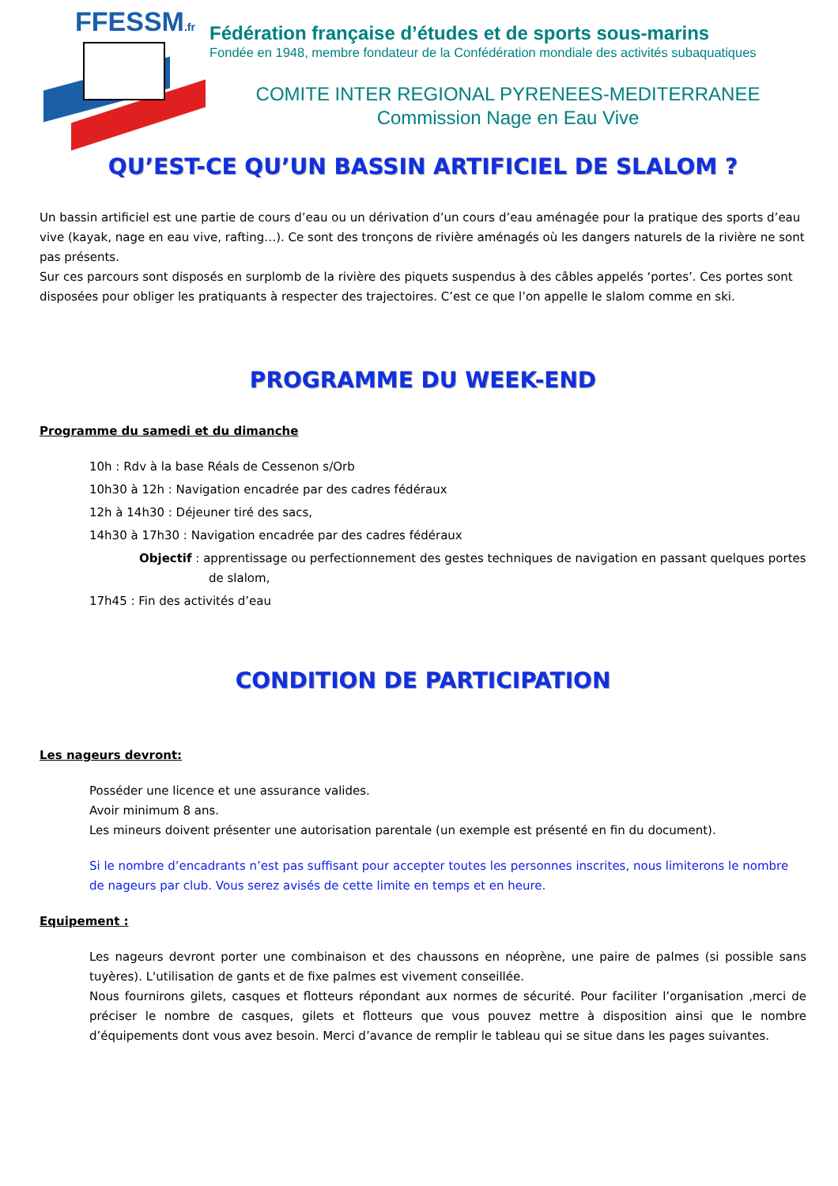FFESSM.fr
Fédération française d’études et de sports sous-marins
Fondée en 1948, membre fondateur de la Confédération mondiale des activités subaquatiques
COMITE INTER REGIONAL PYRENEES-MEDITERRANEE
Commission Nage en Eau Vive
QU’EST-CE QU’UN BASSIN ARTIFICIEL DE SLALOM ?
Un bassin artificiel est une partie de cours d’eau ou un dérivation d’un cours d’eau aménagée pour la pratique des sports d’eau vive (kayak, nage en eau vive, rafting…). Ce sont des tronçons de rivière aménagés où les dangers naturels de la rivière ne sont pas présents.
Sur ces parcours sont disposés en surplomb de la rivière des piquets suspendus à des câbles appelés ‘portes’. Ces portes sont disposées pour obliger les pratiquants à respecter des trajectoires. C’est ce que l’on appelle le slalom comme en ski.
PROGRAMME DU WEEK-END
Programme du samedi et du dimanche
10h : Rdv à la base Réals de Cessenon s/Orb
10h30 à 12h : Navigation encadrée par des cadres fédéraux
12h à 14h30 : Déjeuner tiré des sacs,
14h30 à 17h30 : Navigation encadrée par des cadres fédéraux
Objectif : apprentissage ou perfectionnement des gestes techniques de navigation en passant quelques portes de slalom,
17h45 : Fin des activités d’eau
CONDITION DE PARTICIPATION
Les nageurs devront:
Posséder une licence et une assurance valides.
Avoir minimum 8 ans.
Les mineurs doivent présenter une autorisation parentale (un exemple est présenté en fin du document).
Si le nombre d’encadrants n’est pas suffisant pour accepter toutes les personnes inscrites, nous limiterons le nombre de nageurs par club. Vous serez avisés de cette limite en temps et en heure.
Equipement :
Les nageurs devront porter une combinaison et des chaussons en néoprène, une paire de palmes (si possible sans tuyères). L'utilisation de gants et de fixe palmes est vivement conseillée.
Nous fournirons gilets, casques et flotteurs répondant aux normes de sécurité. Pour faciliter l’organisation ,merci de préciser le nombre de casques, gilets et flotteurs que vous pouvez mettre à disposition ainsi que le nombre d’équipements dont vous avez besoin. Merci d’avance de remplir le tableau qui se situe dans les pages suivantes.